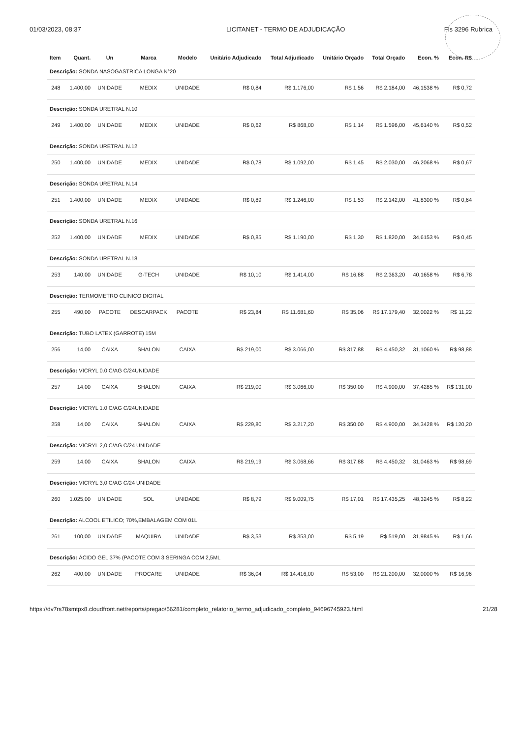01/03/2023, 08:37 LICITANET - TERMO DE ADJUDICAÇÃO
Fls 3296 Rubrica
| Item | Quant. | Un | Marca | Modelo | Unitário Adjudicado | Total Adjudicado | Unitário Orçado | Total Orçado | Econ. % | Econ. R$ |
| --- | --- | --- | --- | --- | --- | --- | --- | --- | --- | --- |
| Descrição: SONDA NASOGASTRICA LONGA N°20 | | | | | | | | | | |
| 248 | 1.400,00 | UNIDADE | MEDIX | UNIDADE | R$ 0,84 | R$ 1.176,00 | R$ 1,56 | R$ 2.184,00 | 46,1538 % | R$ 0,72 |
| Descrição: SONDA URETRAL N.10 | | | | | | | | | | |
| 249 | 1.400,00 | UNIDADE | MEDIX | UNIDADE | R$ 0,62 | R$ 868,00 | R$ 1,14 | R$ 1.596,00 | 45,6140 % | R$ 0,52 |
| Descrição: SONDA URETRAL N.12 | | | | | | | | | | |
| 250 | 1.400,00 | UNIDADE | MEDIX | UNIDADE | R$ 0,78 | R$ 1.092,00 | R$ 1,45 | R$ 2.030,00 | 46,2068 % | R$ 0,67 |
| Descrição: SONDA URETRAL N.14 | | | | | | | | | | |
| 251 | 1.400,00 | UNIDADE | MEDIX | UNIDADE | R$ 0,89 | R$ 1.246,00 | R$ 1,53 | R$ 2.142,00 | 41,8300 % | R$ 0,64 |
| Descrição: SONDA URETRAL N.16 | | | | | | | | | | |
| 252 | 1.400,00 | UNIDADE | MEDIX | UNIDADE | R$ 0,85 | R$ 1.190,00 | R$ 1,30 | R$ 1.820,00 | 34,6153 % | R$ 0,45 |
| Descrição: SONDA URETRAL N.18 | | | | | | | | | | |
| 253 | 140,00 | UNIDADE | G-TECH | UNIDADE | R$ 10,10 | R$ 1.414,00 | R$ 16,88 | R$ 2.363,20 | 40,1658 % | R$ 6,78 |
| Descrição: TERMOMETRO CLINICO DIGITAL | | | | | | | | | | |
| 255 | 490,00 | PACOTE | DESCARPACK | PACOTE | R$ 23,84 | R$ 11.681,60 | R$ 35,06 | R$ 17.179,40 | 32,0022 % | R$ 11,22 |
| Descrição: TUBO LATEX (GARROTE) 15M | | | | | | | | | | |
| 256 | 14,00 | CAIXA | SHALON | CAIXA | R$ 219,00 | R$ 3.066,00 | R$ 317,88 | R$ 4.450,32 | 31,1060 % | R$ 98,88 |
| Descrição: VICRYL 0.0 C/AG C/24UNIDADE | | | | | | | | | | |
| 257 | 14,00 | CAIXA | SHALON | CAIXA | R$ 219,00 | R$ 3.066,00 | R$ 350,00 | R$ 4.900,00 | 37,4285 % | R$ 131,00 |
| Descrição: VICRYL 1.0 C/AG C/24UNIDADE | | | | | | | | | | |
| 258 | 14,00 | CAIXA | SHALON | CAIXA | R$ 229,80 | R$ 3.217,20 | R$ 350,00 | R$ 4.900,00 | 34,3428 % | R$ 120,20 |
| Descrição: VICRYL 2,0 C/AG C/24 UNIDADE | | | | | | | | | | |
| 259 | 14,00 | CAIXA | SHALON | CAIXA | R$ 219,19 | R$ 3.068,66 | R$ 317,88 | R$ 4.450,32 | 31,0463 % | R$ 98,69 |
| Descrição: VICRYL 3,0 C/AG C/24 UNIDADE | | | | | | | | | | |
| 260 | 1.025,00 | UNIDADE | SOL | UNIDADE | R$ 8,79 | R$ 9.009,75 | R$ 17,01 | R$ 17.435,25 | 48,3245 % | R$ 8,22 |
| Descrição: ALCOOL ETILICO; 70%,EMBALAGEM COM 01L | | | | | | | | | | |
| 261 | 100,00 | UNIDADE | MAQUIRA | UNIDADE | R$ 3,53 | R$ 353,00 | R$ 5,19 | R$ 519,00 | 31,9845 % | R$ 1,66 |
| Descrição: ÁCIDO GEL 37% (PACOTE COM 3 SERINGA COM 2,5ML | | | | | | | | | | |
| 262 | 400,00 | UNIDADE | PROCARE | UNIDADE | R$ 36,04 | R$ 14.416,00 | R$ 53,00 | R$ 21.200,00 | 32,0000 % | R$ 16,96 |
https://dv7rs78smtpx8.cloudfront.net/reports/pregao/56281/completo_relatorio_termo_adjudicado_completo_94696745923.html 21/28